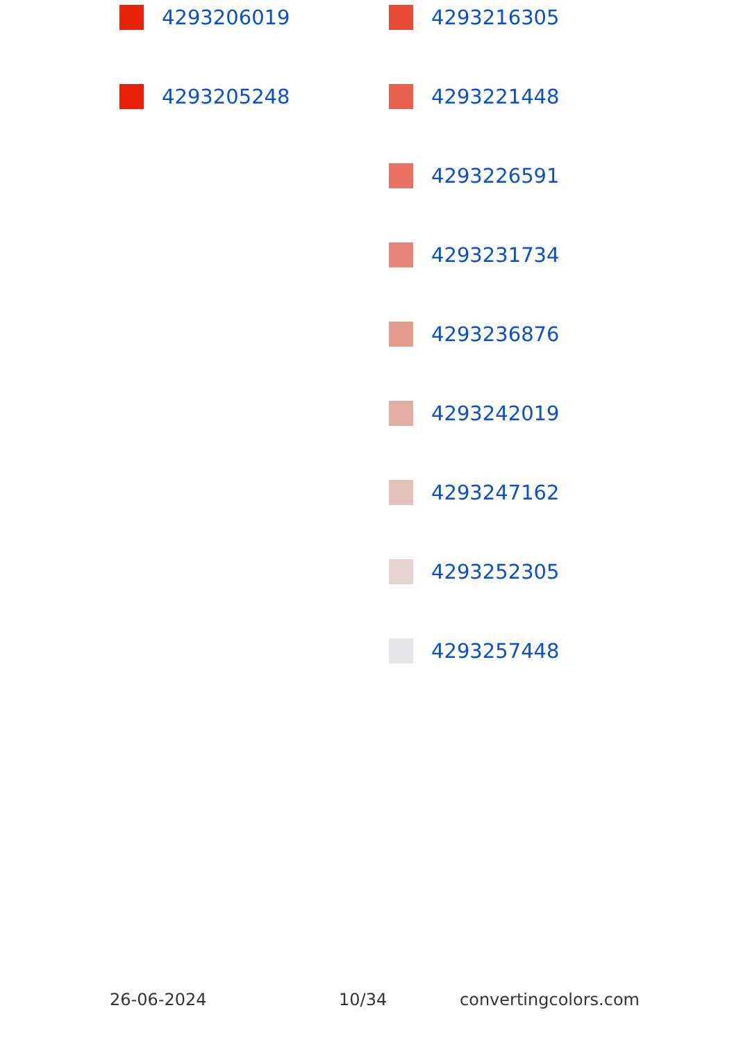4293206019
4293205248
4293216305
4293221448
4293226591
4293231734
4293236876
4293242019
4293247162
4293252305
4293257448
26-06-2024 10/34 convertingcolors.com